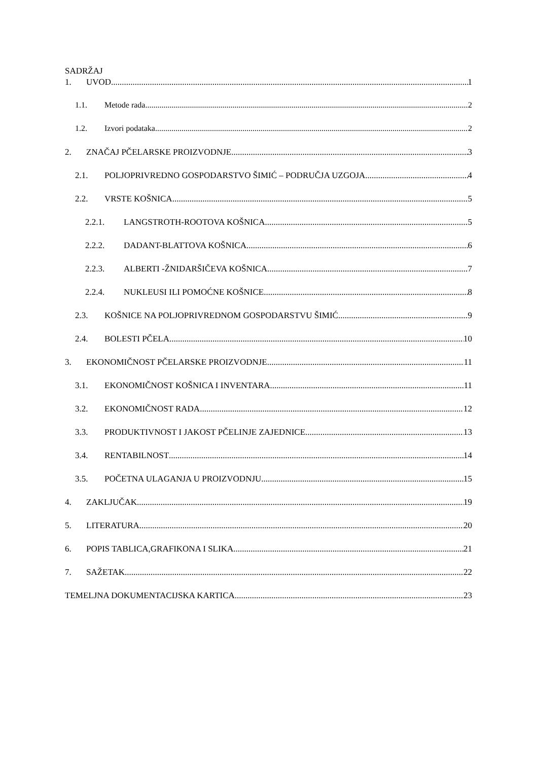SADRŽAJ
1. UVOD 1
1.1. Metode rada 2
1.2. Izvori podataka 2
2. ZNAČAJ PČELARSKE PROIZVODNJE 3
2.1. POLJOPRIVREDNO GOSPODARSTVO ŠIMIĆ – PODRUČJA UZGOJA 4
2.2. VRSTE KOŠNICA 5
2.2.1. LANGSTROTH-ROOTOVA KOŠNICA 5
2.2.2. DADANT-BLATTOVA KOŠNICA 6
2.2.3. ALBERTI -ŽNIDARŠIČEVA KOŠNICA 7
2.2.4. NUKLEUSI ILI POMOĆNE KOŠNICE 8
2.3. KOŠNICE NA POLJOPRIVREDNOM GOSPODARSTVU ŠIMIĆ 9
2.4. BOLESTI PČELA 10
3. EKONOMIČNOST PČELARSKE PROIZVODNJE 11
3.1. EKONOMIČNOST KOŠNICA I INVENTARA 11
3.2. EKONOMIČNOST RADA 12
3.3. PRODUKTIVNOST I JAKOST PČELINJE ZAJEDNICE 13
3.4. RENTABILNOST 14
3.5. POČETNA ULAGANJA U PROIZVODNJU 15
4. ZAKLJUČAK 19
5. LITERATURA 20
6. POPIS TABLICA,GRAFIKONA I SLIKA 21
7. SAŽETAK 22
TEMELJNA DOKUMENTACIJSKA KARTICA 23